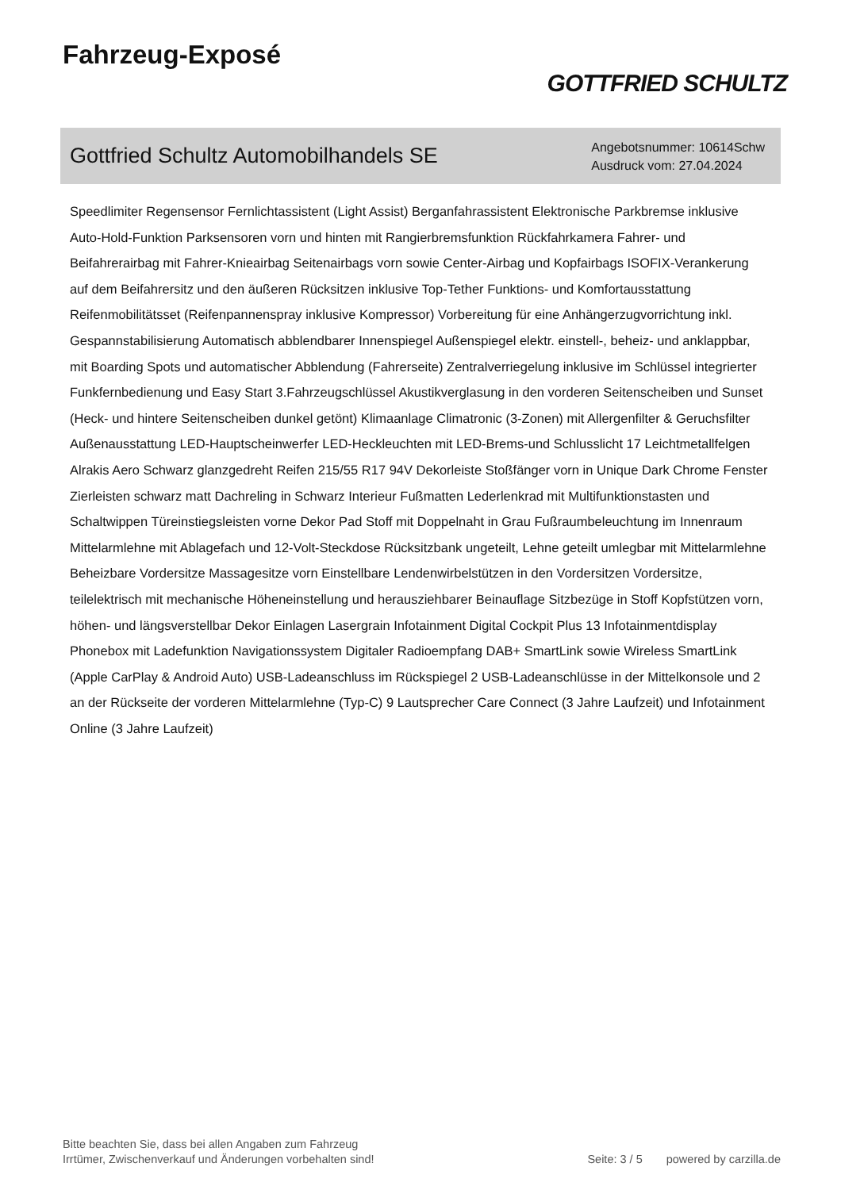Fahrzeug-Exposé
GOTTFRIED SCHULTZ
Gottfried Schultz Automobilhandels SE
Angebotsnummer: 10614Schw
Ausdruck vom: 27.04.2024
Speedlimiter Regensensor Fernlichtassistent (Light Assist) Berganfahrassistent Elektronische Parkbremse inklusive Auto-Hold-Funktion Parksensoren vorn und hinten mit Rangierbremsfunktion Rückfahrkamera Fahrer- und Beifahrerairbag mit Fahrer-Knieairbag Seitenairbags vorn sowie Center-Airbag und Kopfairbags ISOFIX-Verankerung auf dem Beifahrersitz und den äußeren Rücksitzen inklusive Top-Tether Funktions- und Komfortausstattung Reifenmobilitätsset (Reifenpannenspray inklusive Kompressor) Vorbereitung für eine Anhängerzugvorrichtung inkl. Gespannstabilisierung Automatisch abblendbarer Innenspiegel Außenspiegel elektr. einstell-, beheiz- und anklappbar, mit Boarding Spots und automatischer Abblendung (Fahrerseite) Zentralverriegelung inklusive im Schlüssel integrierter Funkfernbedienung und Easy Start 3.Fahrzeugschlüssel Akustikverglasung in den vorderen Seitenscheiben und Sunset (Heck- und hintere Seitenscheiben dunkel getönt) Klimaanlage Climatronic (3-Zonen) mit Allergenfilter & Geruchsfilter Außenausstattung LED-Hauptscheinwerfer LED-Heckleuchten mit LED-Brems-und Schlusslicht 17 Leichtmetallfelgen Alrakis Aero Schwarz glanzgedreht Reifen 215/55 R17 94V Dekorleiste Stoßfänger vorn in Unique Dark Chrome Fenster Zierleisten schwarz matt Dachreling in Schwarz Interieur Fußmatten Lederlenkrad mit Multifunktionstasten und Schaltwippen Türeinstiegsleisten vorne Dekor Pad Stoff mit Doppelnaht in Grau Fußraumbeleuchtung im Innenraum Mittelarmlehne mit Ablagefach und 12-Volt-Steckdose Rücksitzbank ungeteilt, Lehne geteilt umlegbar mit Mittelarmlehne Beheizbare Vordersitze Massagesitze vorn Einstellbare Lendenwirbelstützen in den Vordersitzen Vordersitze, teilelektrisch mit mechanische Höheneinstellung und herausziehbarer Beinauflage Sitzbezüge in Stoff Kopfstützen vorn, höhen- und längsverstellbar Dekor Einlagen Lasergrain Infotainment Digital Cockpit Plus 13 Infotainmentdisplay Phonebox mit Ladefunktion Navigationssystem Digitaler Radioempfang DAB+ SmartLink sowie Wireless SmartLink (Apple CarPlay & Android Auto) USB-Ladeanschluss im Rückspiegel 2 USB-Ladeanschlüsse in der Mittelkonsole und 2 an der Rückseite der vorderen Mittelarmlehne (Typ-C) 9 Lautsprecher Care Connect (3 Jahre Laufzeit) und Infotainment Online (3 Jahre Laufzeit)
Bitte beachten Sie, dass bei allen Angaben zum Fahrzeug
Irrtümer, Zwischenverkauf und Änderungen vorbehalten sind!
Seite: 3 / 5 powered by carzilla.de